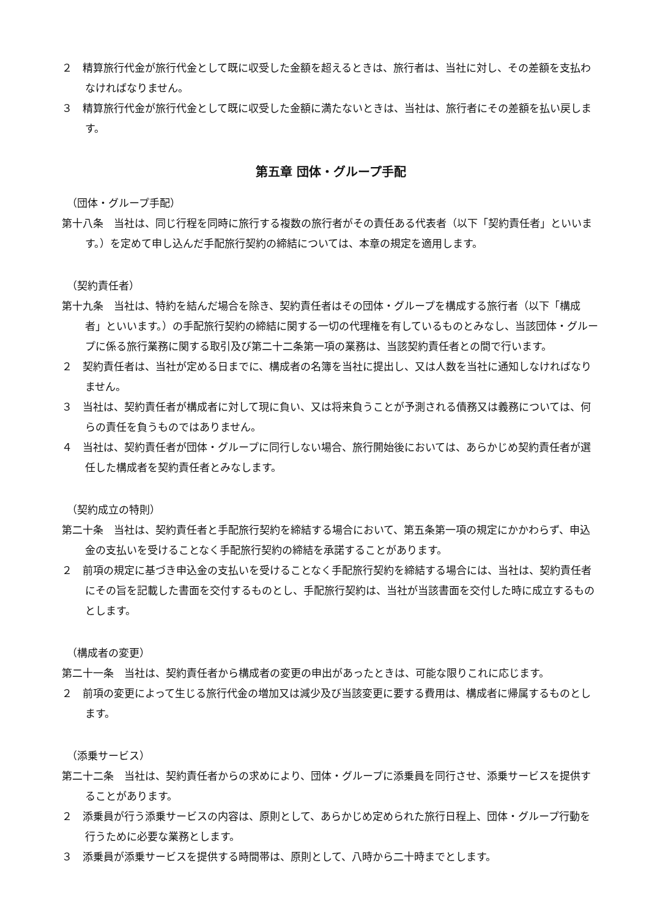２　精算旅行代金が旅行代金として既に収受した金額を超えるときは、旅行者は、当社に対し、その差額を支払わなければなりません。
３　精算旅行代金が旅行代金として既に収受した金額に満たないときは、当社は、旅行者にその差額を払い戻します。
第五章 団体・グループ手配
（団体・グループ手配）
第十八条　当社は、同じ行程を同時に旅行する複数の旅行者がその責任ある代表者（以下「契約責任者」といいます。）を定めて申し込んだ手配旅行契約の締結については、本章の規定を適用します。
（契約責任者）
第十九条　当社は、特約を結んだ場合を除き、契約責任者はその団体・グループを構成する旅行者（以下「構成者」といいます。）の手配旅行契約の締結に関する一切の代理権を有しているものとみなし、当該団体・グループに係る旅行業務に関する取引及び第二十二条第一項の業務は、当該契約責任者との間で行います。
２　契約責任者は、当社が定める日までに、構成者の名簿を当社に提出し、又は人数を当社に通知しなければなりません。
３　当社は、契約責任者が構成者に対して現に負い、又は将来負うことが予測される債務又は義務については、何らの責任を負うものではありません。
４　当社は、契約責任者が団体・グループに同行しない場合、旅行開始後においては、あらかじめ契約責任者が選任した構成者を契約責任者とみなします。
（契約成立の特則）
第二十条　当社は、契約責任者と手配旅行契約を締結する場合において、第五条第一項の規定にかかわらず、申込金の支払いを受けることなく手配旅行契約の締結を承諾することがあります。
２　前項の規定に基づき申込金の支払いを受けることなく手配旅行契約を締結する場合には、当社は、契約責任者にその旨を記載した書面を交付するものとし、手配旅行契約は、当社が当該書面を交付した時に成立するものとします。
（構成者の変更）
第二十一条　当社は、契約責任者から構成者の変更の申出があったときは、可能な限りこれに応じます。
２　前項の変更によって生じる旅行代金の増加又は減少及び当該変更に要する費用は、構成者に帰属するものとします。
（添乗サービス）
第二十二条　当社は、契約責任者からの求めにより、団体・グループに添乗員を同行させ、添乗サービスを提供することがあります。
２　添乗員が行う添乗サービスの内容は、原則として、あらかじめ定められた旅行日程上、団体・グループ行動を行うために必要な業務とします。
３　添乗員が添乗サービスを提供する時間帯は、原則として、八時から二十時までとします。